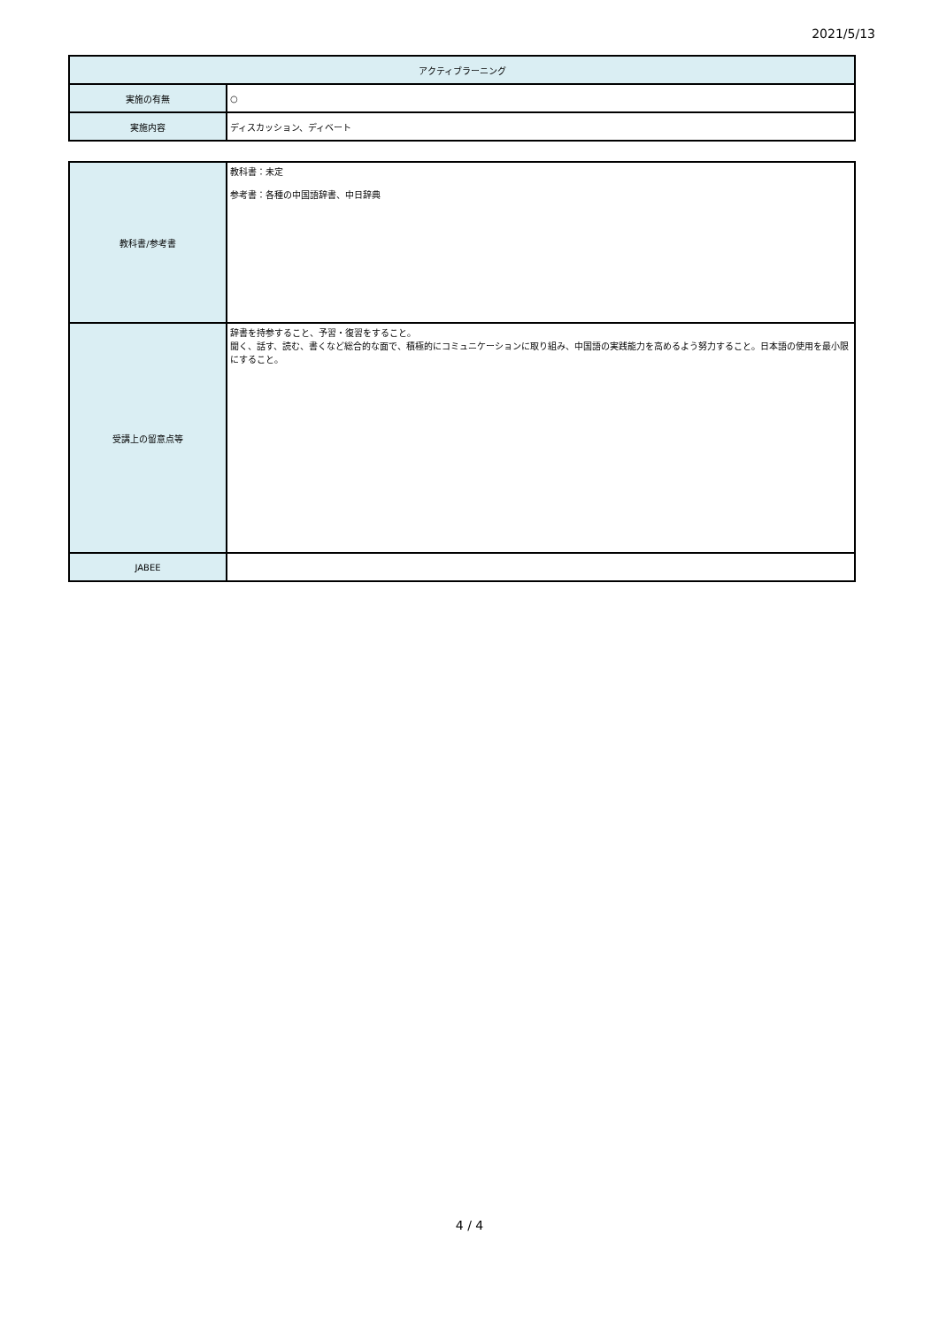2021/5/13
| アクティブラーニング | |
| 実施の有無 | ○ |
| 実施内容 | ディスカッション、ディベート |
| 教科書/参考書 | 教科書：未定 参考書：各種の中国語辞書、中日辞典 |
| 受講上の留意点等 | 辞書を持参すること、予習・復習をすること。 聞く、話す、読む、書くなど総合的な面で、積極的にコミュニケーションに取り組み、中国語の実践能力を高めるよう努力すること。日本語の使用を最小限にすること。 |
| JABEE | |
4 / 4